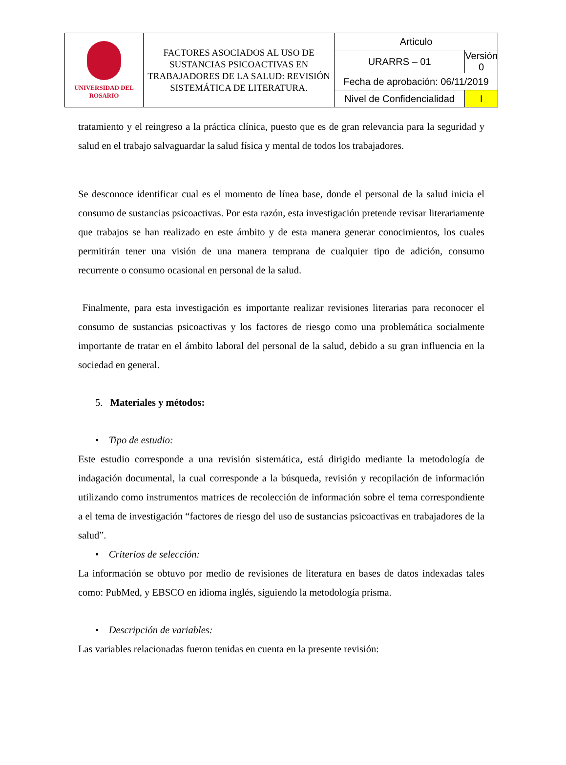| UNIVERSIDAD DEL ROSARIO | FACTORES ASOCIADOS AL USO DE SUSTANCIAS PSICOACTIVAS EN TRABAJADORES DE LA SALUD: REVISIÓN SISTEMÁTICA DE LITERATURA. | Articulo | |
| | | URARRS – 01 | Versión 0 |
| | | Fecha de aprobación: 06/11/2019 | |
| | | Nivel de Confidencialidad | I |
tratamiento y el reingreso a la práctica clínica, puesto que es de gran relevancia para la seguridad y salud en el trabajo salvaguardar la salud física y mental de todos los trabajadores.
Se desconoce identificar cual es el momento de línea base, donde el personal de la salud inicia el consumo de sustancias psicoactivas. Por esta razón, esta investigación pretende revisar literariamente que trabajos se han realizado en este ámbito y de esta manera generar conocimientos, los cuales permitirán tener una visión de una manera temprana de cualquier tipo de adición, consumo recurrente o consumo ocasional en personal de la salud.
Finalmente, para esta investigación es importante realizar revisiones literarias para reconocer el consumo de sustancias psicoactivas y los factores de riesgo como una problemática socialmente importante de tratar en el ámbito laboral del personal de la salud, debido a su gran influencia en la sociedad en general.
5. Materiales y métodos:
• Tipo de estudio:
Este estudio corresponde a una revisión sistemática, está dirigido mediante la metodología de indagación documental, la cual corresponde a la búsqueda, revisión y recopilación de información utilizando como instrumentos matrices de recolección de información sobre el tema correspondiente a el tema de investigación “factores de riesgo del uso de sustancias psicoactivas en trabajadores de la salud”.
• Criterios de selección:
La información se obtuvo por medio de revisiones de literatura en bases de datos indexadas tales como: PubMed, y EBSCO en idioma inglés, siguiendo la metodología prisma.
• Descripción de variables:
Las variables relacionadas fueron tenidas en cuenta en la presente revisión: